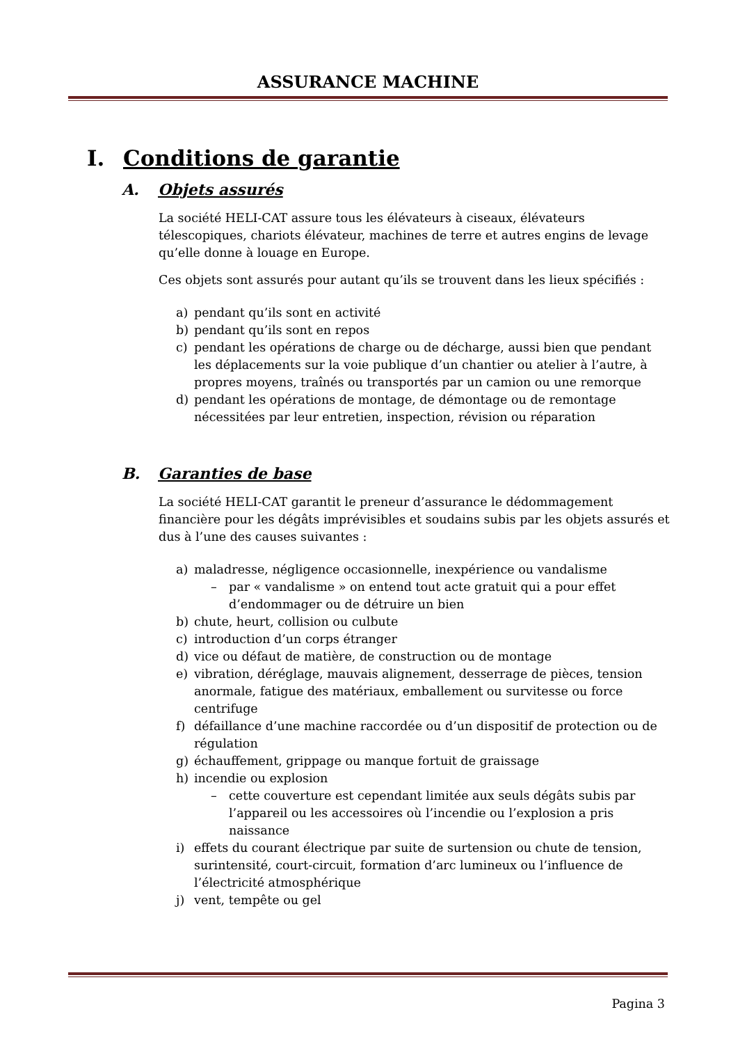ASSURANCE MACHINE
I. Conditions de garantie
A. Objets assurés
La société HELI-CAT assure tous les élévateurs à ciseaux, élévateurs télescopiques, chariots élévateur, machines de terre et autres engins de levage qu’elle donne à louage en Europe.
Ces objets sont assurés pour autant qu’ils se trouvent dans les lieux spécifiés :
a) pendant qu’ils sont en activité
b) pendant qu’ils sont en repos
c) pendant les opérations de charge ou de décharge, aussi bien que pendant les déplacements sur la voie publique d’un chantier ou atelier à l’autre, à propres moyens, traînés ou transportés par un camion ou une remorque
d) pendant les opérations de montage, de démontage ou de remontage nécessitées par leur entretien, inspection, révision ou réparation
B. Garanties de base
La société HELI-CAT garantit le preneur d’assurance le dédommagement financière pour les dégâts imprévisibles et soudains subis par les objets assurés et dus à l’une des causes suivantes :
a) maladresse, négligence occasionnelle, inexpérience ou vandalisme
– par « vandalisme » on entend tout acte gratuit qui a pour effet d’endommager ou de détruire un bien
b) chute, heurt, collision ou culbute
c) introduction d’un corps étranger
d) vice ou défaut de matière, de construction ou de montage
e) vibration, déréglage, mauvais alignement, desserrage de pièces, tension anormale, fatigue des matériaux, emballement ou survitesse ou force centrifuge
f) défaillance d’une machine raccordée ou d’un dispositif de protection ou de régulation
g) échauffement, grippage ou manque fortuit de graissage
h) incendie ou explosion
– cette couverture est cependant limitée aux seuls dégâts subis par l’appareil ou les accessoires où l’incendie ou l’explosion a pris naissance
i) effets du courant électrique par suite de surtension ou chute de tension, surintensité, court-circuit, formation d’arc lumineux ou l’influence de l’électricité atmosphérique
j) vent, tempête ou gel
Pagina 3